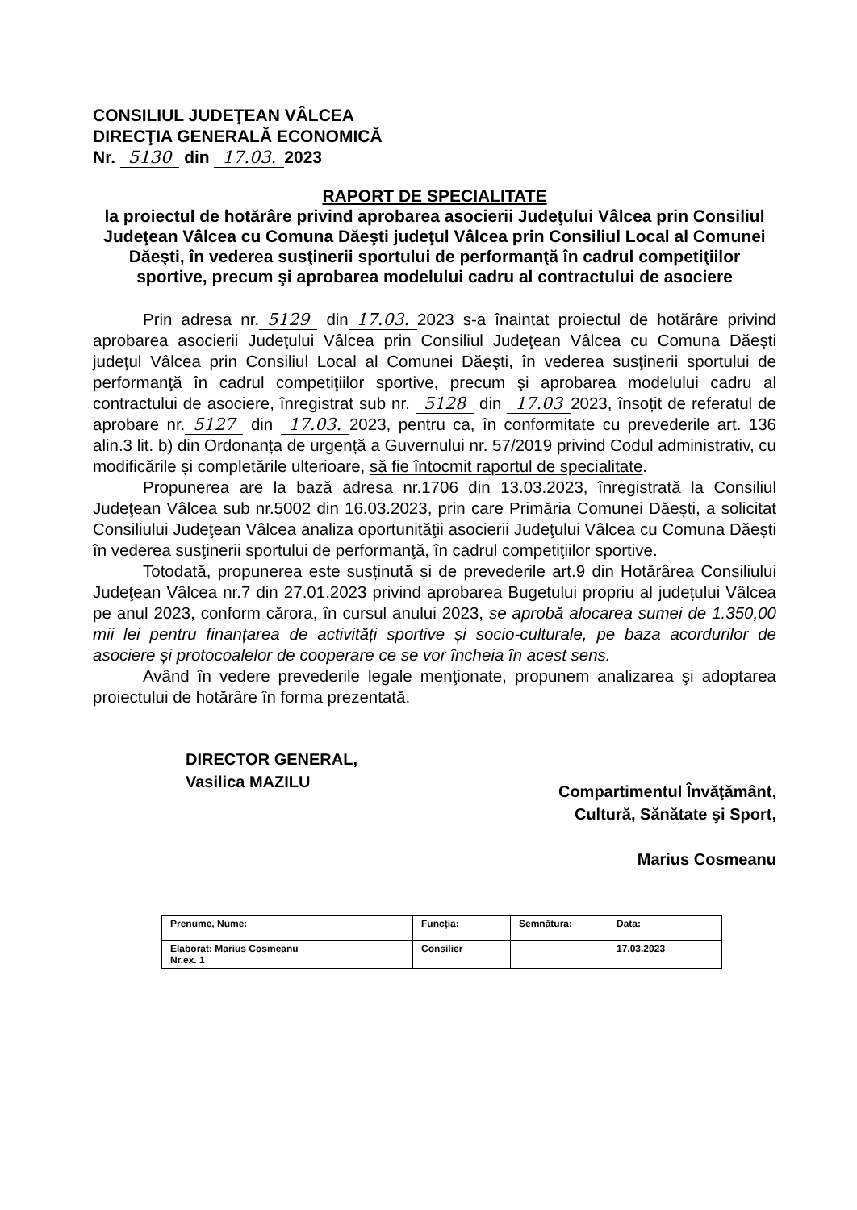CONSILIUL JUDEŢEAN VÂLCEA
DIRECŢIA GENERALĂ ECONOMICĂ
Nr. 5130 din 17.03. 2023
RAPORT DE SPECIALITATE
la proiectul de hotărâre privind aprobarea asocierii Judeţului Vâlcea prin Consiliul Judeţean Vâlcea cu Comuna Dăeşti judeţul Vâlcea prin Consiliul Local al Comunei Dăeşti, în vederea susţinerii sportului de performanţă în cadrul competiţiilor sportive, precum şi aprobarea modelului cadru al contractului de asociere
Prin adresa nr. 5129 din 17.03. 2023 s-a înaintat proiectul de hotărâre privind aprobarea asocierii Judeţului Vâlcea prin Consiliul Judeţean Vâlcea cu Comuna Dăeşti judeţul Vâlcea prin Consiliul Local al Comunei Dăeşti, în vederea susţinerii sportului de performanţă în cadrul competiţiilor sportive, precum şi aprobarea modelului cadru al contractului de asociere, înregistrat sub nr. 5128 din 17.03 2023, însoțit de referatul de aprobare nr. 5127 din 17.03. 2023, pentru ca, în conformitate cu prevederile art. 136 alin.3 lit. b) din Ordonanța de urgență a Guvernului nr. 57/2019 privind Codul administrativ, cu modificările și completările ulterioare, să fie întocmit raportul de specialitate.
Propunerea are la bază adresa nr.1706 din 13.03.2023, înregistrată la Consiliul Judeţean Vâlcea sub nr.5002 din 16.03.2023, prin care Primăria Comunei Dăești, a solicitat Consiliului Judeţean Vâlcea analiza oportunităţii asocierii Judeţului Vâlcea cu Comuna Dăești în vederea susţinerii sportului de performanţă, în cadrul competiţiilor sportive.
Totodată, propunerea este susținută și de prevederile art.9 din Hotărârea Consiliului Judeţean Vâlcea nr.7 din 27.01.2023 privind aprobarea Bugetului propriu al județului Vâlcea pe anul 2023, conform cărora, în cursul anului 2023, se aprobă alocarea sumei de 1.350,00 mii lei pentru finanțarea de activități sportive și socio-culturale, pe baza acordurilor de asociere și protocoalelor de cooperare ce se vor încheia în acest sens.
Având în vedere prevederile legale menţionate, propunem analizarea şi adoptarea proiectului de hotărâre în forma prezentată.
DIRECTOR GENERAL,
Vasilica MAZILU
Compartimentul Învăţământ,
Cultură, Sănătate şi Sport,
Marius Cosmeanu
| Prenume, Nume: | Funcţia: | Semnătura: | Data: |
| Elaborat: Marius Cosmeanu Nr.ex. 1 | Consilier | | 17.03.2023 |